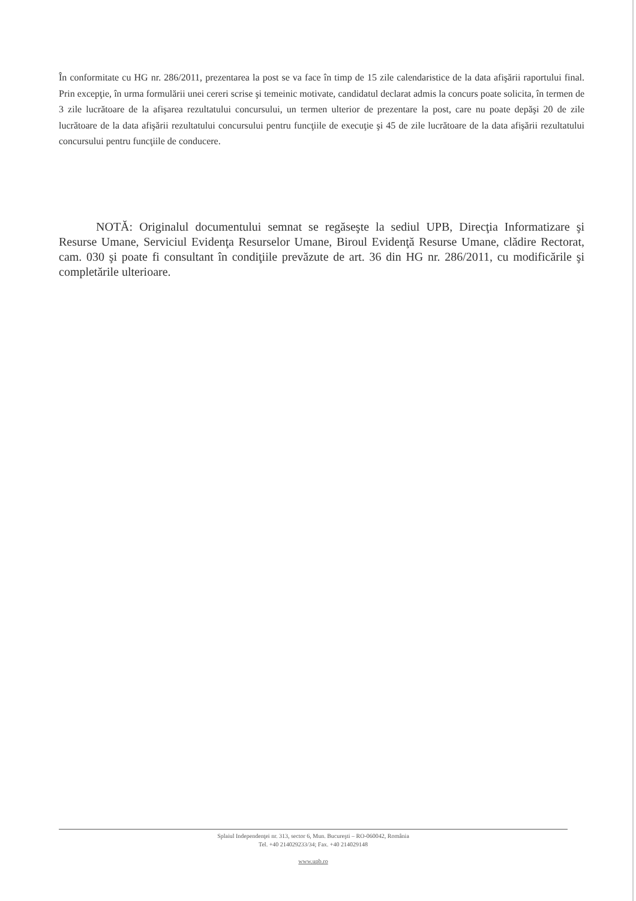În conformitate cu HG nr. 286/2011, prezentarea la post se va face în timp de 15 zile calendaristice de la data afişării raportului final. Prin excepţie, în urma formulării unei cereri scrise şi temeinic motivate, candidatul declarat admis la concurs poate solicita, în termen de 3 zile lucrătoare de la afişarea rezultatului concursului, un termen ulterior de prezentare la post, care nu poate depăşi 20 de zile lucrătoare de la data afişării rezultatului concursului pentru funcţiile de execuţie şi 45 de zile lucrătoare de la data afişării rezultatului concursului pentru funcţiile de conducere.
NOTĂ: Originalul documentului semnat se regăseşte la sediul UPB, Direcţia Informatizare şi Resurse Umane, Serviciul Evidenţa Resurselor Umane, Biroul Evidenţă Resurse Umane, clădire Rectorat, cam. 030 şi poate fi consultant în condiţiile prevăzute de art. 36 din HG nr. 286/2011, cu modificările şi completările ulterioare.
Splaiul Independenţei nr. 313, sector 6, Mun. Bucureşti – RO-060042, România
Tel. +40 214029233/34; Fax. +40 214029148
www.upb.ro